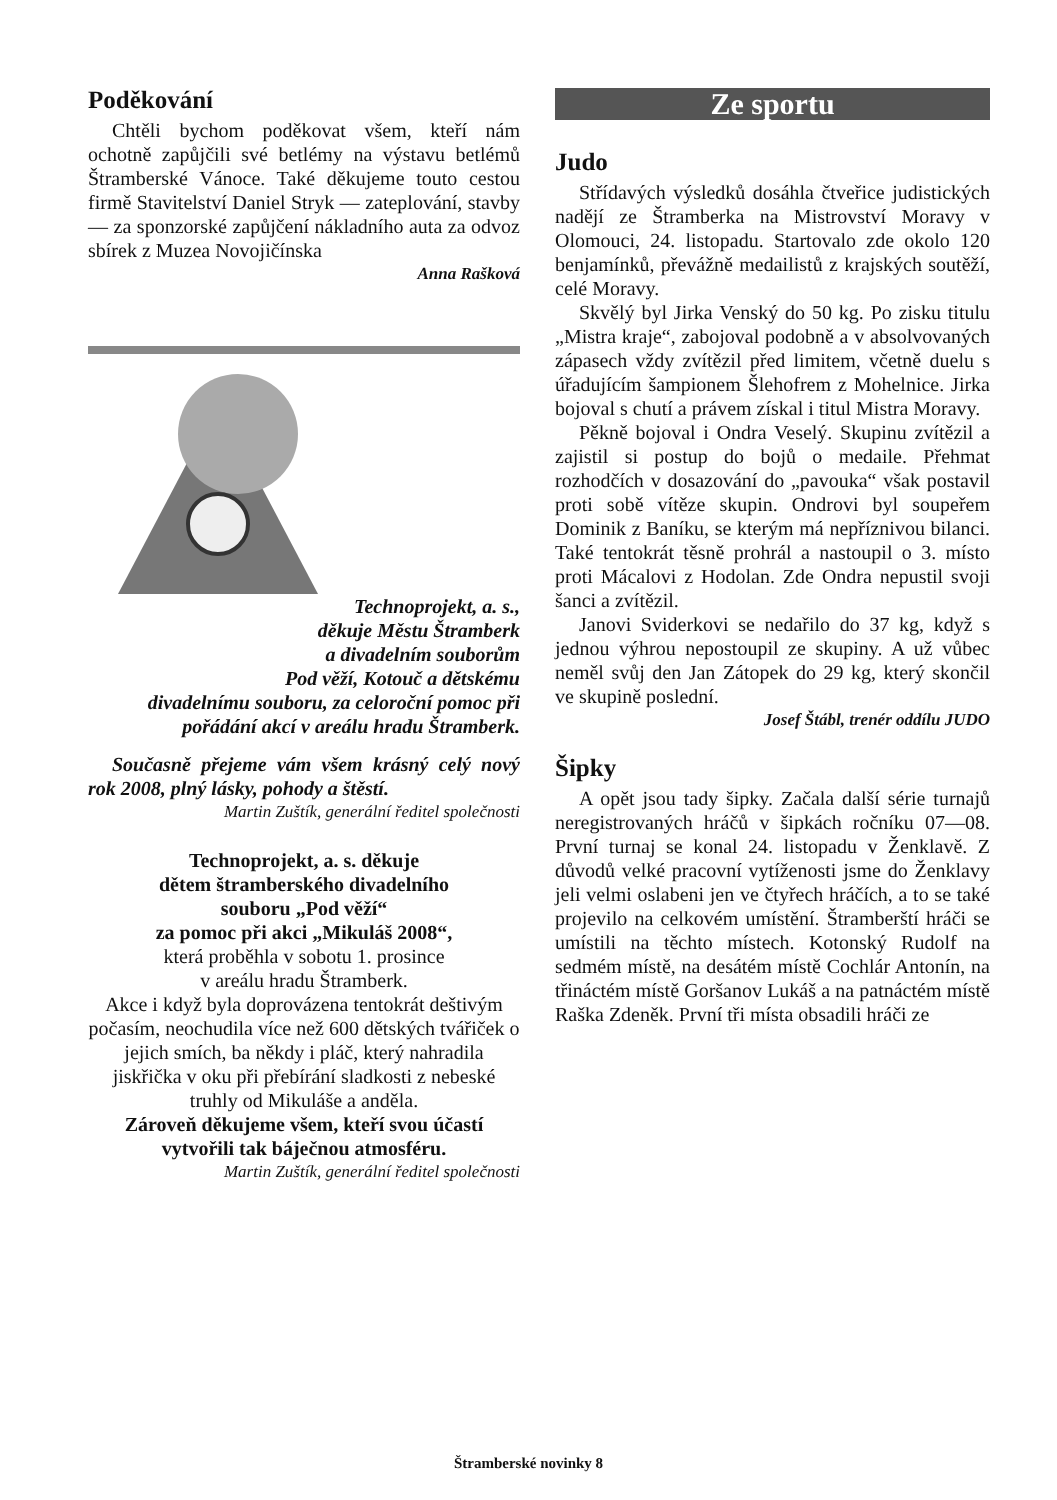Poděkování
Chtěli bychom poděkovat všem, kteří nám ochotně zapůjčili své betlémy na výstavu betlémů Štramberské Vánoce. Také děkujeme touto cestou firmě Stavitelství Daniel Stryk — zateplování, stavby — za sponzorské zapůjčení nákladního auta za odvoz sbírek z Muzea Novojičínska
Anna Rašková
Technoprojekt, a. s.,
děkuje Městu Štramberk
a divadelním souborům
Pod věží, Kotouč a dětskému
divadelnímu souboru, za celoroční pomoc při pořádání akcí v areálu hradu Štramberk.
Současně přejeme vám všem krásný celý nový rok 2008, plný lásky, pohody a štěstí.
Martin Zuštík, generální ředitel společnosti
Technoprojekt, a. s. děkuje
dětem štramberského divadelního
souboru „Pod věží“
za pomoc při akci „Mikuláš 2008“,
která proběhla v sobotu 1. prosince
v areálu hradu Štramberk.
Akce i když byla doprovázena tentokrát deštivým počasím, neochudila více než 600 dětských tvářiček o jejich smích, ba někdy i pláč, který nahradila jiskřička v oku při přebírání sladkosti z nebeské truhly od Mikuláše a anděla.
Zároveň děkujeme všem, kteří svou účastí vytvořili tak báječnou atmosféru.
Martin Zuštík, generální ředitel společnosti
Ze sportu
Judo
Střídavých výsledků dosáhla čtveřice judistických nadějí ze Štramberka na Mistrovství Moravy v Olomouci, 24. listopadu. Startovalo zde okolo 120 benjamínků, převážně medailistů z krajských soutěží, celé Moravy.
Skvělý byl Jirka Venský do 50 kg. Po zisku titulu „Mistra kraje“, zabojoval podobně a v absolvovaných zápasech vždy zvítězil před limitem, včetně duelu s úřadujícím šampionem Šlehofrem z Mohelnice. Jirka bojoval s chutí a právem získal i titul Mistra Moravy.
Pěkně bojoval i Ondra Veselý. Skupinu zvítězil a zajistil si postup do bojů o medaile. Přehmat rozhodčích v dosazování do „pavouka“ však postavil proti sobě vítěze skupin. Ondrovi byl soupeřem Dominik z Baníku, se kterým má nepříznivou bilanci. Také tentokrát těsně prohrál a nastoupil o 3. místo proti Mácalovi z Hodolan. Zde Ondra nepustil svoji šanci a zvítězil.
Janovi Sviderkovi se nedařilo do 37 kg, když s jednou výhrou nepostoupil ze skupiny. A už vůbec neměl svůj den Jan Zátopek do 29 kg, který skončil ve skupině poslední.
Josef Štábl, trenér oddílu JUDO
Šipky
A opět jsou tady šipky. Začala další série turnajů neregistrovaných hráčů v šipkách ročníku 07—08. První turnaj se konal 24. listopadu v Ženklavě. Z důvodů velké pracovní vytíženosti jsme do Ženklavy jeli velmi oslabeni jen ve čtyřech hráčích, a to se také projevilo na celkovém umístění. Štramberští hráči se umístili na těchto místech. Kotonský Rudolf na sedmém místě, na desátém místě Cochlár Antonín, na třináctém místě Goršanov Lukáš a na patnáctém místě Raška Zdeněk. První tři místa obsadili hráči ze
Štramberské novinky 8